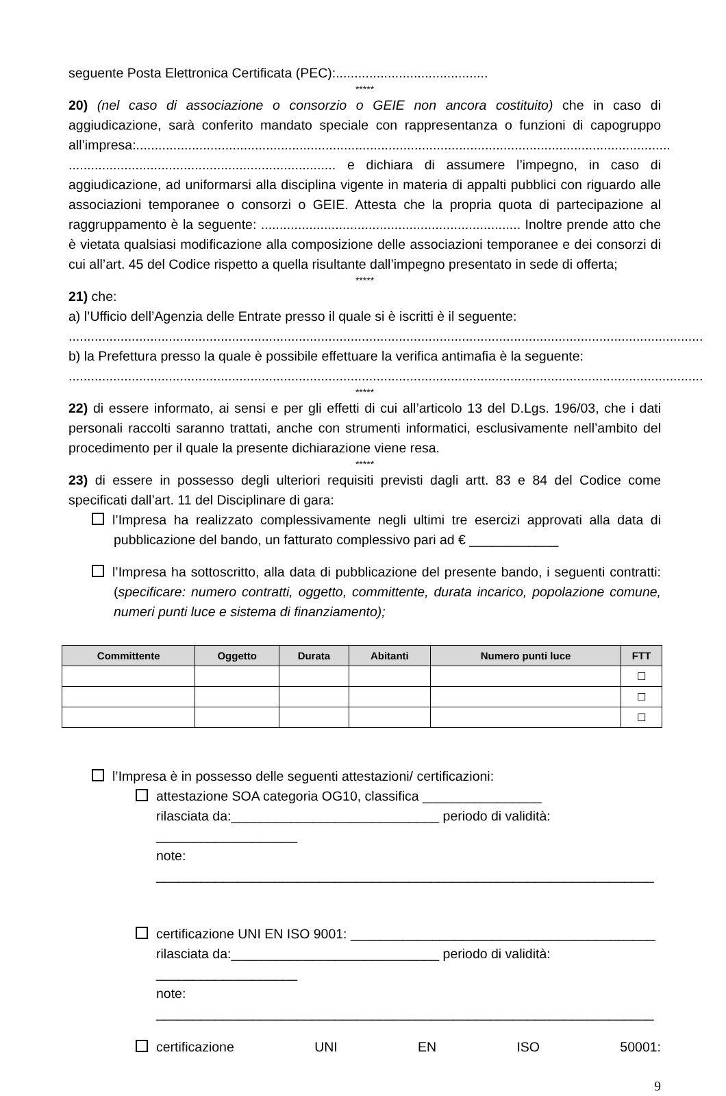seguente Posta Elettronica Certificata (PEC):.........................................
*****
20) (nel caso di associazione o consorzio o GEIE non ancora costituito) che in caso di aggiudicazione, sarà conferito mandato speciale con rappresentanza o funzioni di capogruppo all’impresa:................................................................................................................................................ ........................................................................ e dichiara di assumere l’impegno, in caso di aggiudicazione, ad uniformarsi alla disciplina vigente in materia di appalti pubblici con riguardo alle associazioni temporanee o consorzi o GEIE. Attesta che la propria quota di partecipazione al raggruppamento è la seguente: ...................................................................... Inoltre prende atto che è vietata qualsiasi modificazione alla composizione delle associazioni temporanee e dei consorzi di cui all’art. 45 del Codice rispetto a quella risultante dall’impegno presentato in sede di offerta;
*****
21) che:
a) l’Ufficio dell’Agenzia delle Entrate presso il quale si è iscritti è il seguente:
...........................................................................................................................................................................
b) la Prefettura presso la quale è possibile effettuare la verifica antimafia è la seguente:
...........................................................................................................................................................................
*****
22) di essere informato, ai sensi e per gli effetti di cui all’articolo 13 del D.Lgs. 196/03, che i dati personali raccolti saranno trattati, anche con strumenti informatici, esclusivamente nell’ambito del procedimento per il quale la presente dichiarazione viene resa.
*****
23) di essere in possesso degli ulteriori requisiti previsti dagli artt. 83 e 84 del Codice come specificati dall’art. 11 del Disciplinare di gara:
l’Impresa ha realizzato complessivamente negli ultimi tre esercizi approvati alla data di pubblicazione del bando, un fatturato complessivo pari ad € ____________
l’Impresa ha sottoscritto, alla data di pubblicazione del presente bando, i seguenti contratti: (specificare: numero contratti, oggetto, committente, durata incarico, popolazione comune, numeri punti luce e sistema di finanziamento);
| Committente | Oggetto | Durata | Abitanti | Numero punti luce | FTT |
| --- | --- | --- | --- | --- | --- |
| | | | | | ☐ |
| | | | | | ☐ |
| | | | | | ☐ |
l’Impresa è in possesso delle seguenti attestazioni/ certificazioni:
attestazione SOA categoria OG10, classifica ________________
rilasciata da:____________________________ periodo di validità: ___________________
note: ___________________________________________________________________
certificazione UNI EN ISO 9001: _________________________________________
rilasciata da:____________________________ periodo di validità: ___________________
note: ___________________________________________________________________
certificazione UNI EN ISO 50001:
9